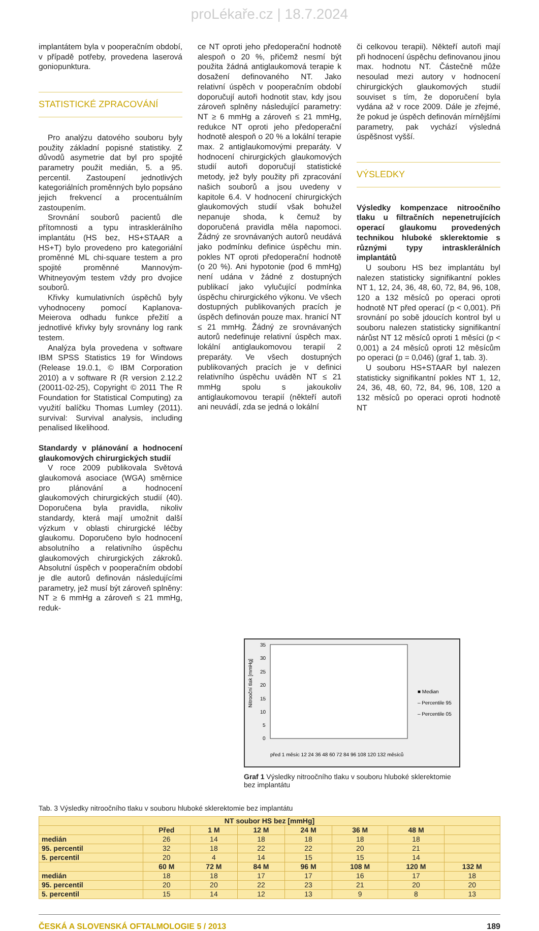proLékaře.cz | 18.7.2024
implantátem byla v pooperačním období, v případě potřeby, provedena laserová goniopunktura.
STATISTICKÉ ZPRACOVÁNÍ
Pro analýzu datového souboru byly použity základní popisné statistiky. Z důvodů asymetrie dat byl pro spojité parametry použit medián, 5. a 95. percentil. Zastoupení jednotlivých kategoriálních proměnných bylo popsáno jejich frekvencí a procentuálním zastoupením.
Srovnání souborů pacientů dle přítomnosti a typu intrasklerálního implantátu (HS bez, HS+STAAR a HS+T) bylo provedeno pro kategoriální proměnné ML chi-square testem a pro spojité proměnné Mannovým-Whitneyovým testem vždy pro dvojice souborů.
Křivky kumulativních úspěchů byly vyhodnoceny pomocí Kaplanova-Meierova odhadu funkce přežití a jednotlivé křivky byly srovnány log rank testem.
Analýza byla provedena v software IBM SPSS Statistics 19 for Windows (Release 19.0.1, © IBM Corporation 2010) a v software R (R version 2.12.2 (20011-02-25), Copyright © 2011 The R Foundation for Statistical Computing) za využití balíčku Thomas Lumley (2011). survival: Survival analysis, including penalised likelihood.
Standardy v plánování a hodnocení glaukomových chirurgických studií
V roce 2009 publikovala Světová glaukomová asociace (WGA) směrnice pro plánování a hodnocení glaukomových chirurgických studií (40). Doporučena byla pravidla, nikoliv standardy, která mají umožnit další výzkum v oblasti chirurgické léčby glaukomu. Doporučeno bylo hodnocení absolutního a relativního úspěchu glaukomových chirurgických zákroků. Absolutní úspěch v pooperačním období je dle autorů definován následujícími parametry, jež musí být zároveň splněny: NT ≥ 6 mmHg a zároveň ≤ 21 mmHg, reduk-
ce NT oproti jeho předoperační hodnotě alespoň o 20 %, přičemž nesmí být použita žádná antiglaukomová terapie k dosažení definovaného NT. Jako relativní úspěch v pooperačním období doporučují autoři hodnotit stav, kdy jsou zároveň splněny následující parametry: NT ≥ 6 mmHg a zároveň ≤ 21 mmHg, redukce NT oproti jeho předoperační hodnotě alespoň o 20 % a lokální terapie max. 2 antiglaukomovými preparáty. V hodnocení chirurgických glaukomových studií autoři doporučují statistické metody, jež byly použity při zpracování našich souborů a jsou uvedeny v kapitole 6.4. V hodnocení chirurgických glaukomových studií však bohužel nepanuje shoda, k čemuž by doporučená pravidla měla napomoci. Žádný ze srovnávaných autorů neudává jako podmínku definice úspěchu min. pokles NT oproti předoperační hodnotě (o 20 %). Ani hypotonie (pod 6 mmHg) není udána v žádné z dostupných publikací jako vylučující podmínka úspěchu chirurgického výkonu. Ve všech dostupných publikovaných pracích je úspěch definován pouze max. hranicí NT ≤ 21 mmHg. Žádný ze srovnávaných autorů nedefinuje relativní úspěch max. lokální antiglaukomovou terapií 2 preparáty. Ve všech dostupných publikovaných pracích je v definici relativního úspěchu uváděn NT ≤ 21 mmHg spolu s jakoukoliv antiglaukomovou terapií (někteří autoři ani neuvádí, zda se jedná o lokální
či celkovou terapii). Někteří autoři mají při hodnocení úspěchu definovanou jinou max. hodnotu NT. Částečně může nesoulad mezi autory v hodnocení chirurgických glaukomových studií souviset s tím, že doporučení byla vydána až v roce 2009. Dále je zřejmé, že pokud je úspěch definován mírnějšími parametry, pak vychází výsledná úspěšnost vyšší.
VÝSLEDKY
Výsledky kompenzace nitroočního tlaku u filtračních nepenetrujících operací glaukomu provedených technikou hluboké sklerektomie s různými typy intrasklerálních implantátů
U souboru HS bez implantátu byl nalezen statisticky signifikantní pokles NT 1, 12, 24, 36, 48, 60, 72, 84, 96, 108, 120 a 132 měsíců po operaci oproti hodnotě NT před operací (p < 0,001). Při srovnání po sobě jdoucích kontrol byl u souboru nalezen statisticky signifikantní nárůst NT 12 měsíců oproti 1 měsíci (p < 0,001) a 24 měsíců oproti 12 měsícům po operaci (p = 0,046) (graf 1, tab. 3).
U souboru HS+STAAR byl nalezen statisticky signifikantní pokles NT 1, 12, 24, 36, 48, 60, 72, 84, 96, 108, 120 a 132 měsíců po operaci oproti hodnotě NT
Nitrooční tlak [mmHg]
35
30
25
20
15
10
5
0
■ Median
– Percentile 95
– Percentile 05
před 1 měsíc 12 24 36 48 60 72 84 96 108 120 132 měsíců
Graf 1 Výsledky nitroočního tlaku v souboru hluboké sklerektomie bez implantátu
Tab. 3 Výsledky nitroočního tlaku v souboru hluboké sklerektomie bez implantátu
| NT soubor HS bez [mmHg] | | | | | | | |
| --- | --- | --- | --- | --- | --- | --- | --- |
| | Před | 1 M | 12 M | 24 M | 36 M | 48 M | |
| medián | 26 | 14 | 18 | 18 | 18 | 18 | |
| 95. percentil | 32 | 18 | 22 | 22 | 20 | 21 | |
| 5. percentil | 20 | 4 | 14 | 15 | 15 | 14 | |
| | 60 M | 72 M | 84 M | 96 M | 108 M | 120 M | 132 M |
| medián | 18 | 18 | 17 | 17 | 16 | 17 | 18 |
| 95. percentil | 20 | 20 | 22 | 23 | 21 | 20 | 20 |
| 5. percentil | 15 | 14 | 12 | 13 | 9 | 8 | 13 |
ČESKÁ A SLOVENSKÁ OFTALMOLOGIE 5 / 2013 189